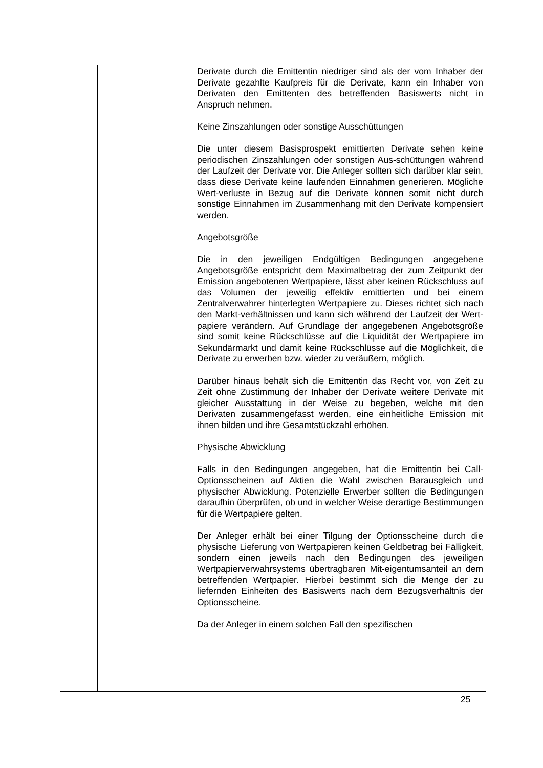| | | Derivate durch die Emittentin niedriger sind als der vom Inhaber der Derivate gezahlte Kaufpreis für die Derivate, kann ein Inhaber von Derivaten den Emittenten des betreffenden Basiswerts nicht in Anspruch nehmen. Keine Zinszahlungen oder sonstige Ausschüttungen Die unter diesem Basisprospekt emittierten Derivate sehen keine periodischen Zinszahlungen oder sonstigen Aus-schüttungen während der Laufzeit der Derivate vor. Die Anleger sollten sich darüber klar sein, dass diese Derivate keine laufenden Einnahmen generieren. Mögliche Wert-verluste in Bezug auf die Derivate können somit nicht durch sonstige Einnahmen im Zusammenhang mit den Derivate kompensiert werden. Angebotsgröße Die in den jeweiligen Endgültigen Bedingungen angegebene Angebotsgröße entspricht dem Maximalbetrag der zum Zeitpunkt der Emission angebotenen Wertpapiere, lässt aber keinen Rückschluss auf das Volumen der jeweilig effektiv emittierten und bei einem Zentralverwahrer hinterlegten Wertpapiere zu. Dieses richtet sich nach den Markt-verhältnissen und kann sich während der Laufzeit der Wert-papiere verändern. Auf Grundlage der angegebenen Angebotsgröße sind somit keine Rückschlüsse auf die Liquidität der Wertpapiere im Sekundärmarkt und damit keine Rückschlüsse auf die Möglichkeit, die Derivate zu erwerben bzw. wieder zu veräußern, möglich. Darüber hinaus behält sich die Emittentin das Recht vor, von Zeit zu Zeit ohne Zustimmung der Inhaber der Derivate weitere Derivate mit gleicher Ausstattung in der Weise zu begeben, welche mit den Derivaten zusammengefasst werden, eine einheitliche Emission mit ihnen bilden und ihre Gesamtstückzahl erhöhen. Physische Abwicklung Falls in den Bedingungen angegeben, hat die Emittentin bei Call-Optionsscheinen auf Aktien die Wahl zwischen Barausgleich und physischer Abwicklung. Potenzielle Erwerber sollten die Bedingungen daraufhin überprüfen, ob und in welcher Weise derartige Bestimmungen für die Wertpapiere gelten. Der Anleger erhält bei einer Tilgung der Optionsscheine durch die physische Lieferung von Wertpapieren keinen Geldbetrag bei Fälligkeit, sondern einen jeweils nach den Bedingungen des jeweiligen Wertpapierverwahrsystems übertragbaren Mit-eigentumsanteil an dem betreffenden Wertpapier. Hierbei bestimmt sich die Menge der zu liefernden Einheiten des Basiswerts nach dem Bezugsverhältnis der Optionsscheine. Da der Anleger in einem solchen Fall den spezifischen |
25